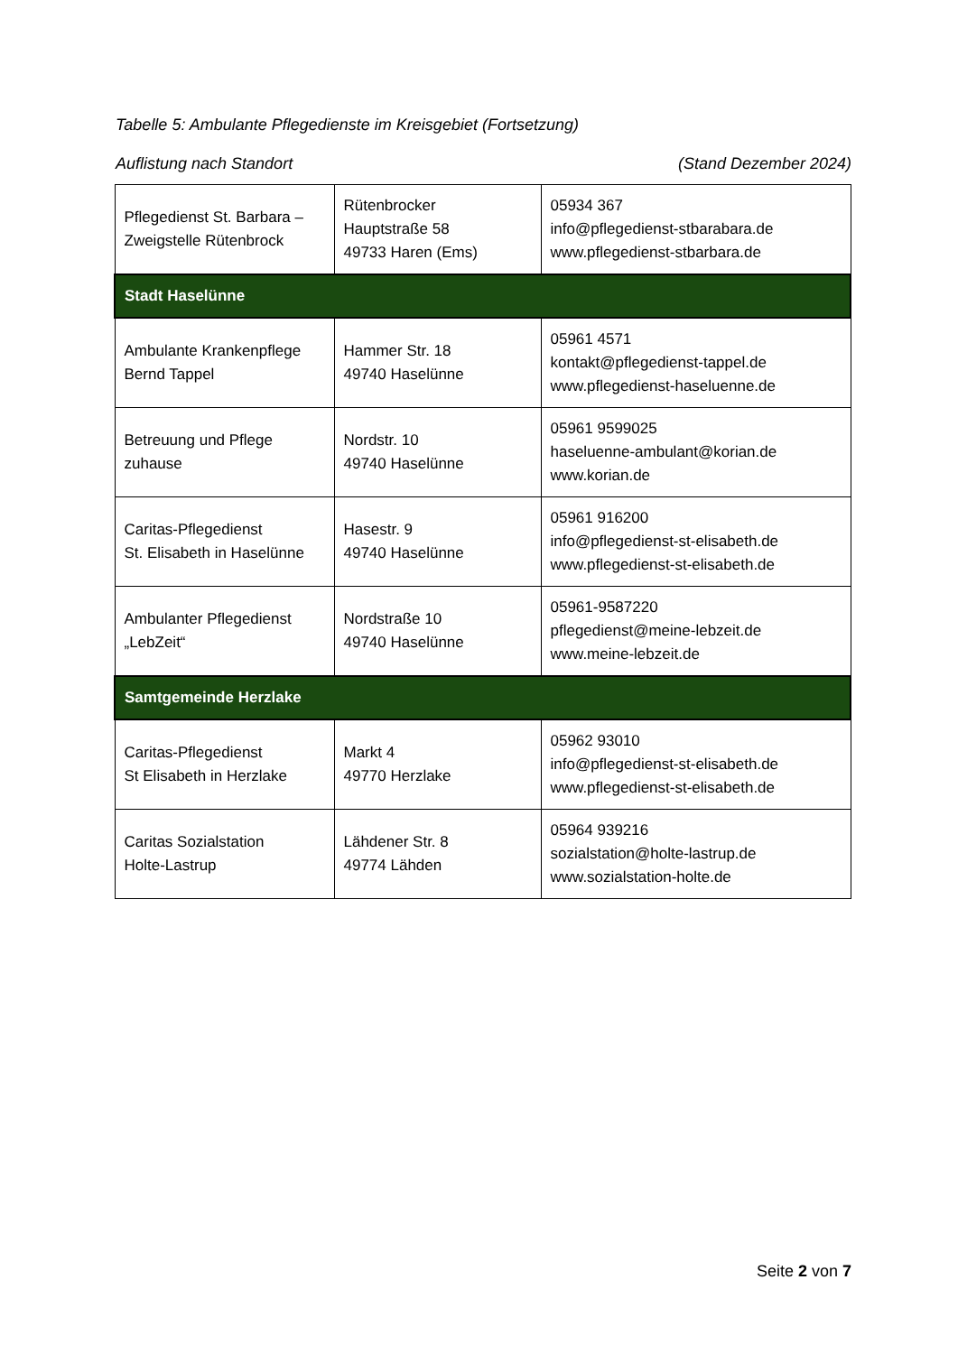Tabelle 5: Ambulante Pflegedienste im Kreisgebiet (Fortsetzung)
Auflistung nach Standort (Stand Dezember 2024)
| Pflegedienst St. Barbara – Zweigstelle Rütenbrock | Rütenbrocker Hauptstraße 58 49733 Haren (Ems) | 05934 367 info@pflegedienst-stbarabara.de www.pflegedienst-stbarbara.de |
| Stadt Haselünne | | |
| Ambulante Krankenpflege Bernd Tappel | Hammer Str. 18 49740 Haselünne | 05961 4571 kontakt@pflegedienst-tappel.de www.pflegedienst-haseluenne.de |
| Betreuung und Pflege zuhause | Nordstr. 10 49740 Haselünne | 05961 9599025 haseluenne-ambulant@korian.de www.korian.de |
| Caritas-Pflegedienst St. Elisabeth in Haselünne | Hasestr. 9 49740 Haselünne | 05961 916200 info@pflegedienst-st-elisabeth.de www.pflegedienst-st-elisabeth.de |
| Ambulanter Pflegedienst „LebZeit“ | Nordstraße 10 49740 Haselünne | 05961-9587220 pflegedienst@meine-lebzeit.de www.meine-lebzeit.de |
| Samtgemeinde Herzlake | | |
| Caritas-Pflegedienst St Elisabeth in Herzlake | Markt 4 49770 Herzlake | 05962 93010 info@pflegedienst-st-elisabeth.de www.pflegedienst-st-elisabeth.de |
| Caritas Sozialstation Holte-Lastrup | Lähdener Str. 8 49774 Lähden | 05964 939216 sozialstation@holte-lastrup.de www.sozialstation-holte.de |
Seite 2 von 7